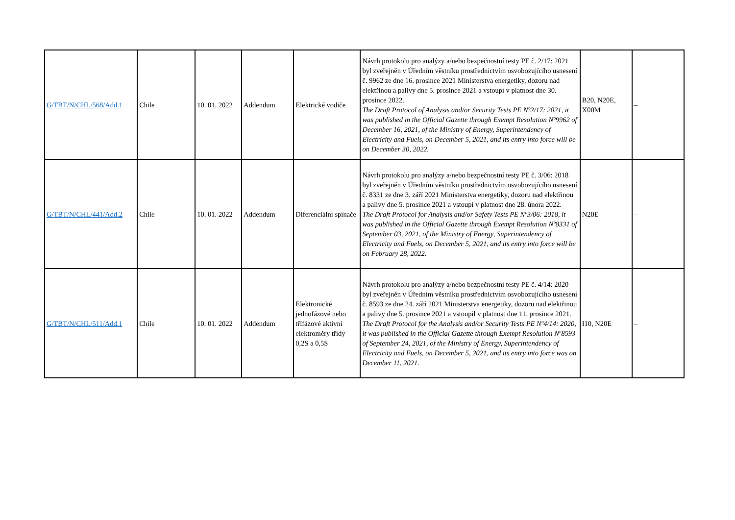| G/TBT/N/CHL/568/Add.1 | Chile | 10. 01. 2022 | Addendum | Elektrické vodiče | Návrh protokolu pro analýzy a/nebo bezpečnostní testy PE č. 2/17: 2021 byl zveřejněn v Úředním věstníku prostřednictvím osvobozujícího usnesení č. 9962 ze dne 16. prosince 2021 Ministerstva energetiky, dozoru nad elektřinou a palivy dne 5. prosince 2021 a vstoupí v platnost dne 30. prosince 2022. The Draft Protocol of Analysis and/or Security Tests PE Nº2/17: 2021, it was published in the Official Gazette through Exempt Resolution Nº9962 of December 16, 2021, of the Ministry of Energy, Superintendency of Electricity and Fuels, on December 5, 2021, and its entry into force will be on December 30, 2022. | B20, N20E, X00M | – |
| G/TBT/N/CHL/441/Add.2 | Chile | 10. 01. 2022 | Addendum | Diferenciální spínače | Návrh protokolu pro analýzy a/nebo bezpečnostní testy PE č. 3/06: 2018 byl zveřejněn v Úředním věstníku prostřednictvím osvobozujícího usnesení č. 8331 ze dne 3. září 2021 Ministerstva energetiky, dozoru nad elektřinou a palivy dne 5. prosince 2021 a vstoupí v platnost dne 28. února 2022. The Draft Protocol for Analysis and/or Safety Tests PE Nº3/06: 2018, it was published in the Official Gazette through Exempt Resolution Nº8331 of September 03, 2021, of the Ministry of Energy, Superintendency of Electricity and Fuels, on December 5, 2021, and its entry into force will be on February 28, 2022. | N20E | – |
| G/TBT/N/CHL/511/Add.1 | Chile | 10. 01. 2022 | Addendum | Elektronické jednofázové nebo třífázové aktivní elektroměry třídy 0,2S a 0,5S | Návrh protokolu pro analýzy a/nebo bezpečnostní testy PE č. 4/14: 2020 byl zveřejněn v Úředním věstníku prostřednictvím osvobozujícího usnesení č. 8593 ze dne 24. září 2021 Ministerstva energetiky, dozoru nad elektřinou a palivy dne 5. prosince 2021 a vstoupil v platnost dne 11. prosince 2021. The Draft Protocol for the Analysis and/or Security Tests PE Nº4/14: 2020, it was published in the Official Gazette through Exempt Resolution Nº8593 of September 24, 2021, of the Ministry of Energy, Superintendency of Electricity and Fuels, on December 5, 2021, and its entry into force was on December 11, 2021. | I10, N20E | – |